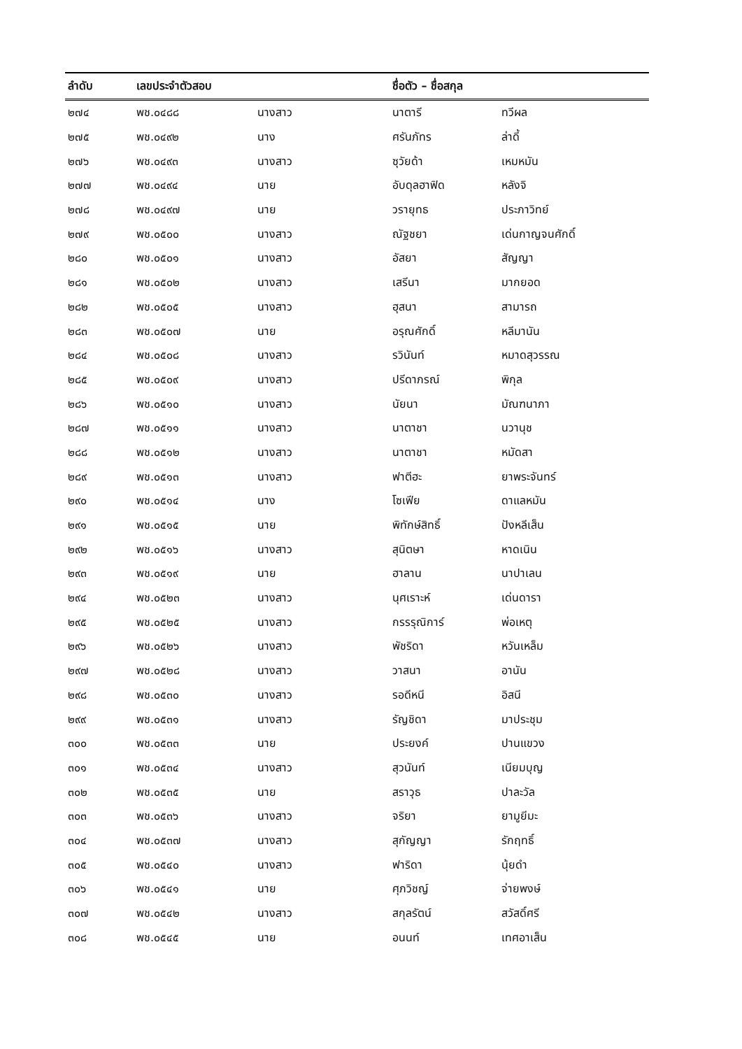| ลำดับ | เลขประจำตัวสอบ | | ชื่อตัว – ชื่อสกุล | |
| --- | --- | --- | --- | --- |
| ๒๗๔ | พช.๐๔๘๘ | นางสาว | นาตารี | ทวีผล |
| ๒๗๕ | พช.๐๔๙๒ | นาง | ศรันภัทร | ล่าดี้ |
| ๒๗๖ | พช.๐๔๙๓ | นางสาว | ซุวัยด้า | เหมหมัน |
| ๒๗๗ | พช.๐๔๙๔ | นาย | อับดุลฮาฟิด | หลังจิ |
| ๒๗๘ | พช.๐๔๙๗ | นาย | วรายุทธ | ประภาวิทย์ |
| ๒๗๙ | พช.๐๕๐๐ | นางสาว | ณัฐชยา | เด่นกาญจนศักดิ์ |
| ๒๘๐ | พช.๐๕๐๑ | นางสาว | อัสยา | สัญญา |
| ๒๘๑ | พช.๐๕๐๒ | นางสาว | เสรีนา | มากยอด |
| ๒๘๒ | พช.๐๕๐๕ | นางสาว | ฮุสนา | สามารถ |
| ๒๘๓ | พช.๐๕๐๗ | นาย | อรุณศักดิ์ | หลีมานัน |
| ๒๘๔ | พช.๐๕๐๘ | นางสาว | รวินันท์ | หมาดสุวรรณ |
| ๒๘๕ | พช.๐๕๐๙ | นางสาว | ปรีดาภรณ์ | พิกุล |
| ๒๘๖ | พช.๐๕๑๐ | นางสาว | นัยนา | มัณฑนาภา |
| ๒๘๗ | พช.๐๕๑๑ | นางสาว | นาตาชา | นวานุช |
| ๒๘๘ | พช.๐๕๑๒ | นางสาว | นาตาชา | หมัดสา |
| ๒๘๙ | พช.๐๕๑๓ | นางสาว | ฟาตีฮะ | ยาพระจันทร์ |
| ๒๙๐ | พช.๐๕๑๔ | นาง | โซเฟีย | ดาแลหมัน |
| ๒๙๑ | พช.๐๕๑๕ | นาย | พิทักษ์สิทธิ์ | ปังหลีเส็น |
| ๒๙๒ | พช.๐๕๑๖ | นางสาว | สุนิตษา | หาดเนิน |
| ๒๙๓ | พช.๐๕๑๙ | นาย | ฮาลาน | นาปาเลน |
| ๒๙๔ | พช.๐๕๒๓ | นางสาว | นุศเราะห์ | เด่นดารา |
| ๒๙๕ | พช.๐๕๒๕ | นางสาว | กรรรุณิการ์ | พ่อเหตุ |
| ๒๙๖ | พช.๐๕๒๖ | นางสาว | พัชริดา | หวันเหล็ม |
| ๒๙๗ | พช.๐๕๒๘ | นางสาว | วาสนา | อานัน |
| ๒๙๘ | พช.๐๕๓๐ | นางสาว | รอดีหนี | อิสนี |
| ๒๙๙ | พช.๐๕๓๑ | นางสาว | รัญชิดา | มาประชุม |
| ๓๐๐ | พช.๐๕๓๓ | นาย | ประยงค์ | ปานแขวง |
| ๓๐๑ | พช.๐๕๓๔ | นางสาว | สุวนันท์ | เนียมบุญ |
| ๓๐๒ | พช.๐๕๓๕ | นาย | สราวุธ | ปาละวัล |
| ๓๐๓ | พช.๐๕๓๖ | นางสาว | จริยา | ยามูยีมะ |
| ๓๐๔ | พช.๐๕๓๗ | นางสาว | สุกัญญา | รักฤทธิ์ |
| ๓๐๕ | พช.๐๕๔๐ | นางสาว | ฟาริดา | นุ้ยดำ |
| ๓๐๖ | พช.๐๕๔๑ | นาย | ศุภวิชญ์ | จ่ายพงษ์ |
| ๓๐๗ | พช.๐๕๔๒ | นางสาว | สกุลรัตน์ | สวัสดิ์ศรี |
| ๓๐๘ | พช.๐๕๔๕ | นาย | อนนท์ | เทศอาเส็น |